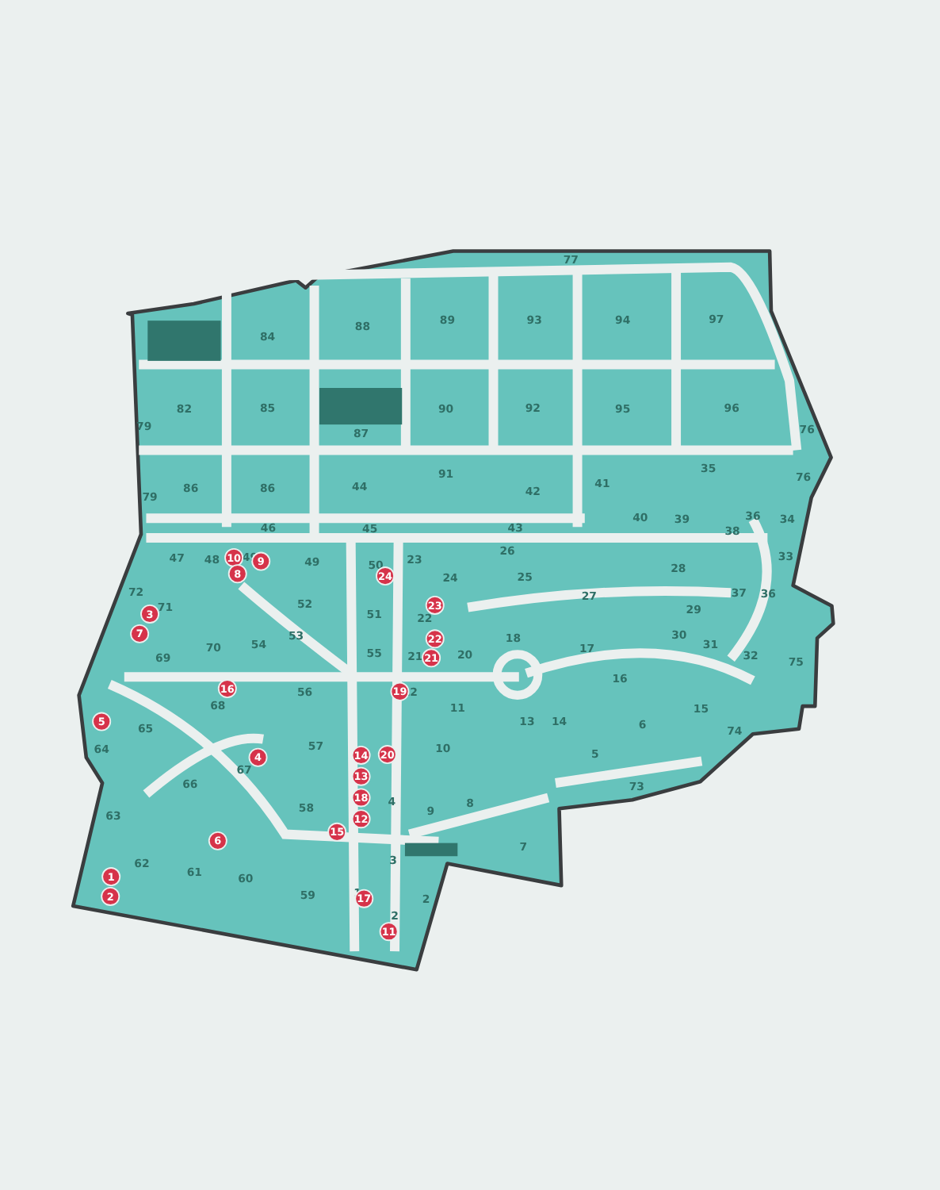77
84
88
89
93
94
97
82
85
90
92
95
96
79
87
76
35
91
76
86
86
44
42
41
79
40
39
36
34
46
45
43
38
26
33
47
48
49
49
50
23
28
24
25
72
37
36
27
71
52
29
51
22
53
18
30
70
54
17
31
69
55
21
20
32
75
16
56
12
68
11
15
13
14
6
65
74
57
10
64
5
67
66
73
4
8
58
9
63
7
3
62
61
60
59
1
2
2
10
9
8
24
23
3
7
22
21
16
19
5
4
14
20
13
18
12
15
6
1
2
17
11